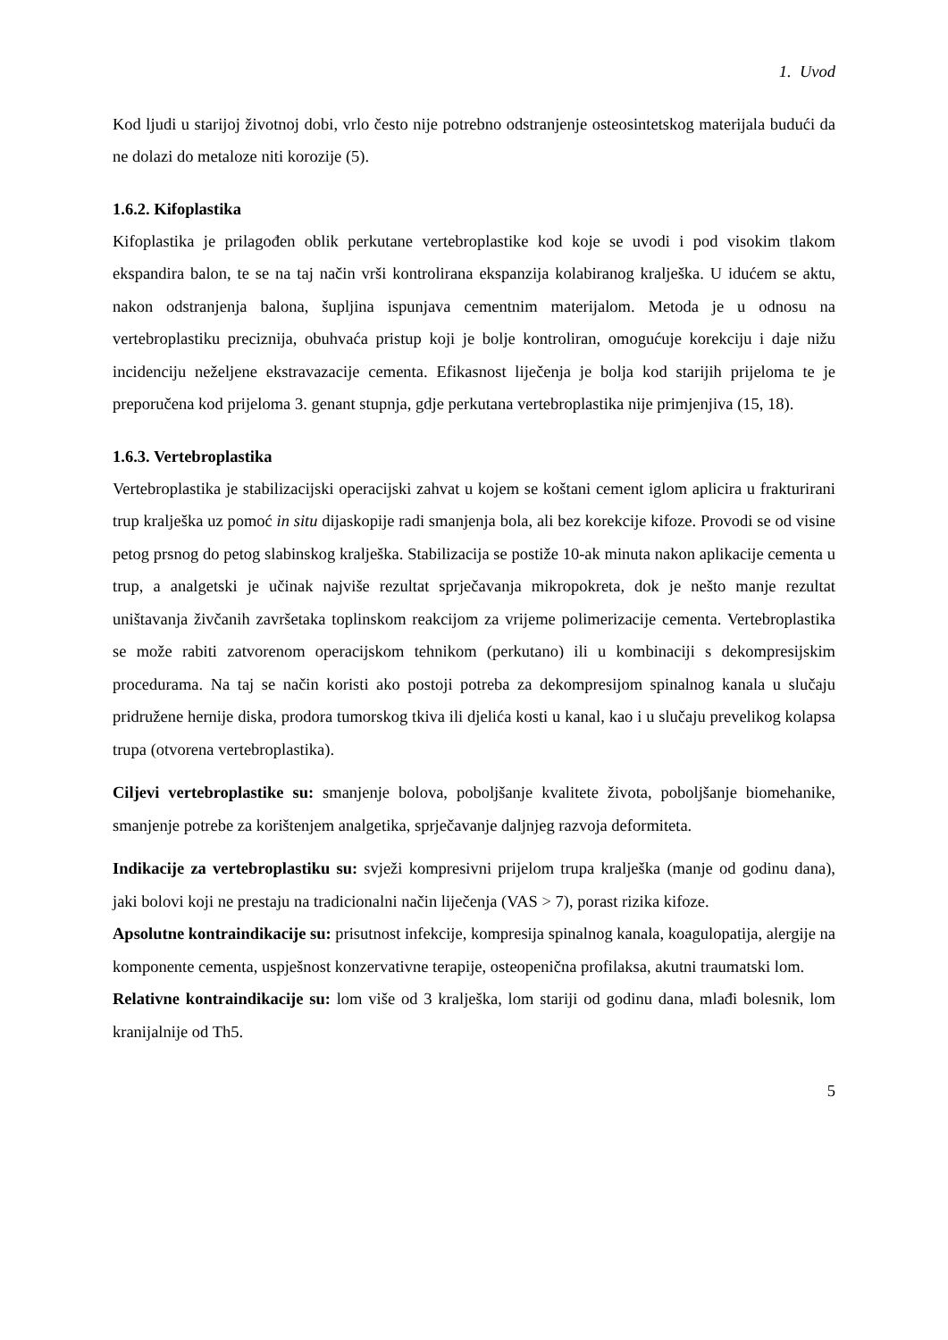1. Uvod
Kod ljudi u starijoj životnoj dobi, vrlo često nije potrebno odstranjenje osteosintetskog materijala budući da ne dolazi do metaloze niti korozije (5).
1.6.2. Kifoplastika
Kifoplastika je prilagođen oblik perkutane vertebroplastike kod koje se uvodi i pod visokim tlakom ekspandira balon, te se na taj način vrši kontrolirana ekspanzija kolabiranog kralješka. U idućem se aktu, nakon odstranjenja balona, šupljina ispunjava cementnim materijalom. Metoda je u odnosu na vertebroplastiku preciznija, obuhvaća pristup koji je bolje kontroliran, omogućuje korekciju i daje nižu incidenciju neželjene ekstravazacije cementa. Efikasnost liječenja je bolja kod starijih prijeloma te je preporučena kod prijeloma 3. genant stupnja, gdje perkutana vertebroplastika nije primjenjiva (15, 18).
1.6.3. Vertebroplastika
Vertebroplastika je stabilizacijski operacijski zahvat u kojem se koštani cement iglom aplicira u frakturirani trup kralješka uz pomoć in situ dijaskopije radi smanjenja bola, ali bez korekcije kifoze. Provodi se od visine petog prsnog do petog slabinskog kralješka. Stabilizacija se postiže 10-ak minuta nakon aplikacije cementa u trup, a analgetski je učinak najviše rezultat sprječavanja mikropokreta, dok je nešto manje rezultat uništavanja živčanih završetaka toplinskom reakcijom za vrijeme polimerizacije cementa. Vertebroplastika se može rabiti zatvorenom operacijskom tehnikom (perkutano) ili u kombinaciji s dekompresijskim procedurama. Na taj se način koristi ako postoji potreba za dekompresijom spinalnog kanala u slučaju pridružene hernije diska, prodora tumorskog tkiva ili djelića kosti u kanal, kao i u slučaju prevelikog kolapsa trupa (otvorena vertebroplastika).
Ciljevi vertebroplastike su: smanjenje bolova, poboljšanje kvalitete života, poboljšanje biomehanike, smanjenje potrebe za korištenjem analgetika, sprječavanje daljnjeg razvoja deformiteta.
Indikacije za vertebroplastiku su: svježi kompresivni prijelom trupa kralješka (manje od godinu dana), jaki bolovi koji ne prestaju na tradicionalni način liječenja (VAS > 7), porast rizika kifoze.
Apsolutne kontraindikacije su: prisutnost infekcije, kompresija spinalnog kanala, koagulopatija, alergije na komponente cementa, uspješnost konzervativne terapije, osteopenična profilaksa, akutni traumatski lom.
Relativne kontraindikacije su: lom više od 3 kralješka, lom stariji od godinu dana, mlađi bolesnik, lom kranijalnije od Th5.
5